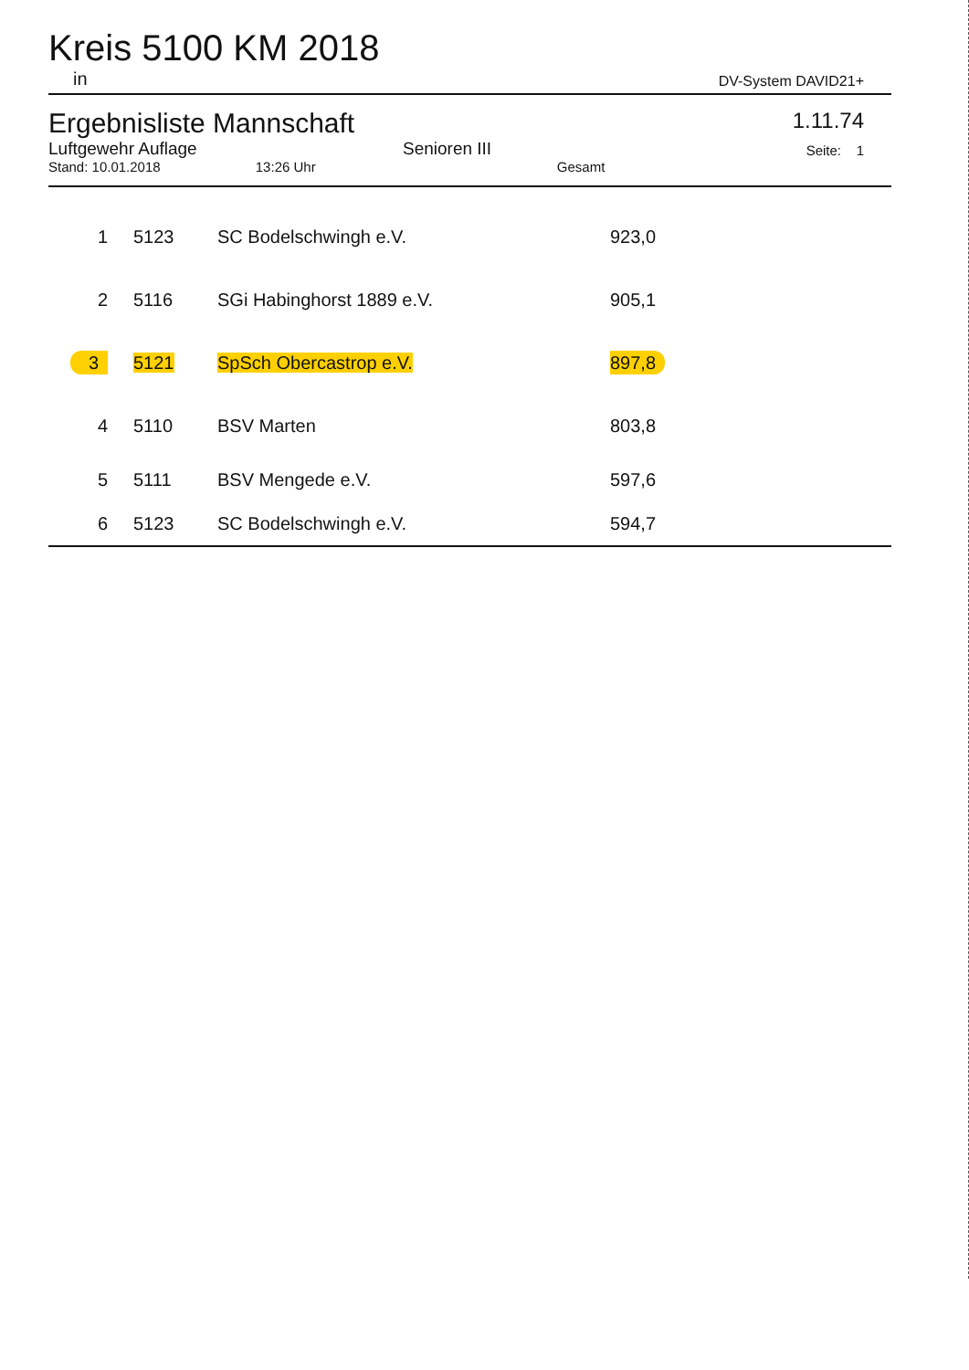Kreis 5100 KM 2018
in DV-System DAVID21+
Ergebnisliste Mannschaft
Luftgewehr Auflage Senioren III
Stand: 10.01.2018 13:26 Uhr Gesamt
1.11.74
Seite: 1
| 1 | 5123 | SC Bodelschwingh e.V. | 923,0 |
| 2 | 5116 | SGi Habinghorst 1889 e.V. | 905,1 |
| 3 | 5121 | SpSch Obercastrop e.V. | 897,8 |
| 4 | 5110 | BSV Marten | 803,8 |
| 5 | 5111 | BSV Mengede e.V. | 597,6 |
| 6 | 5123 | SC Bodelschwingh e.V. | 594,7 |